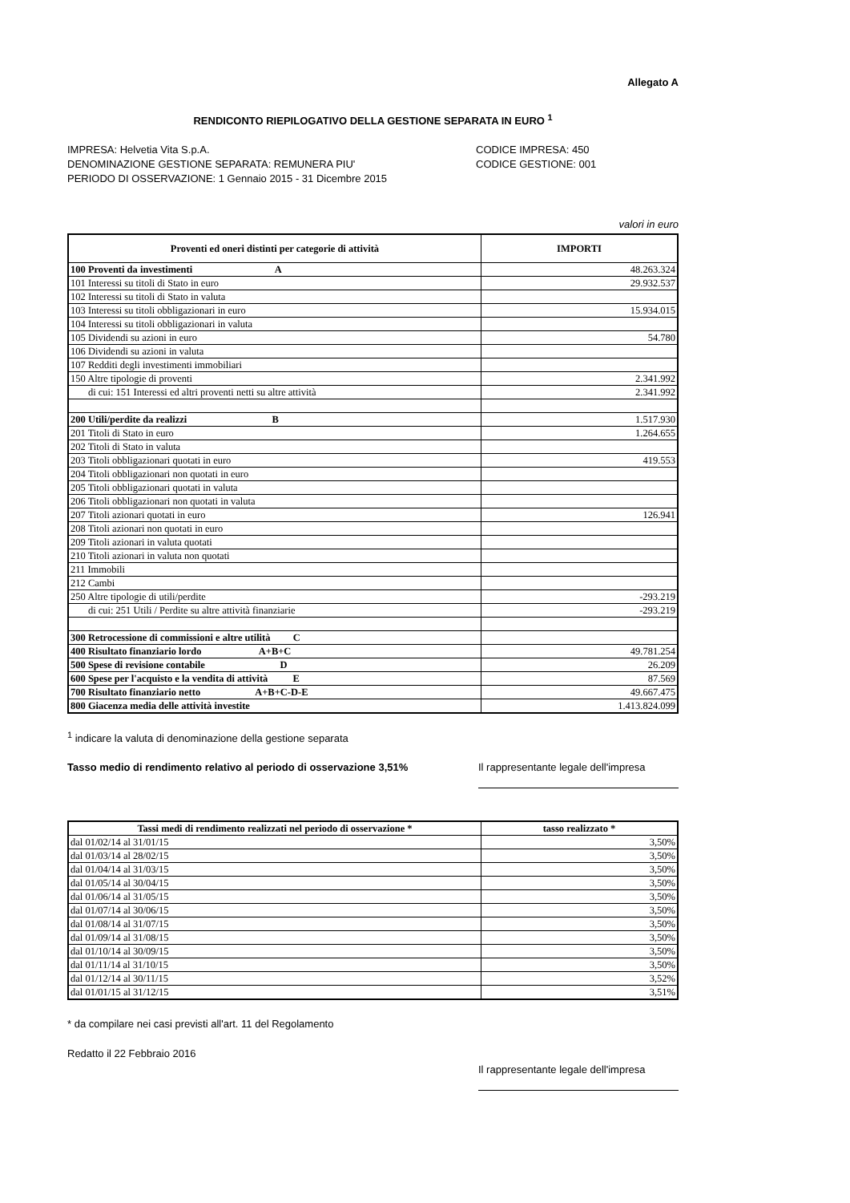Allegato A
RENDICONTO RIEPILOGATIVO DELLA GESTIONE SEPARATA IN EURO <sup>1</sup>
IMPRESA: Helvetia Vita S.p.A.
DENOMINAZIONE GESTIONE SEPARATA: REMUNERA PIU'
PERIODO DI OSSERVAZIONE: 1 Gennaio 2015 - 31 Dicembre 2015
CODICE IMPRESA: 450
CODICE GESTIONE: 001
valori in euro
| Proventi ed oneri distinti per categorie di attività | IMPORTI |
| --- | --- |
| 100 Proventi da investimenti A | 48.263.324 |
| 101 Interessi su titoli di Stato in euro | 29.932.537 |
| 102 Interessi su titoli di Stato in valuta | |
| 103 Interessi su titoli obbligazionari in euro | 15.934.015 |
| 104 Interessi su titoli obbligazionari in valuta | |
| 105 Dividendi su azioni in euro | 54.780 |
| 106 Dividendi su azioni in valuta | |
| 107 Redditi degli investimenti immobiliari | |
| 150 Altre tipologie di proventi | 2.341.992 |
| di cui: 151 Interessi ed altri proventi netti su altre attività | 2.341.992 |
| 200 Utili/perdite da realizzi B | 1.517.930 |
| 201 Titoli di Stato in euro | 1.264.655 |
| 202 Titoli di Stato in valuta | |
| 203 Titoli obbligazionari quotati in euro | 419.553 |
| 204 Titoli obbligazionari non quotati in euro | |
| 205 Titoli obbligazionari quotati in valuta | |
| 206 Titoli obbligazionari non quotati in valuta | |
| 207 Titoli azionari quotati in euro | 126.941 |
| 208 Titoli azionari non quotati in euro | |
| 209 Titoli azionari in valuta quotati | |
| 210 Titoli azionari in valuta non quotati | |
| 211 Immobili | |
| 212 Cambi | |
| 250 Altre tipologie di utili/perdite | -293.219 |
| di cui: 251 Utili / Perdite su altre attività finanziarie | -293.219 |
| 300 Retrocessione di commissioni e altre utilità C | |
| 400 Risultato finanziario lordo A+B+C | 49.781.254 |
| 500 Spese di revisione contabile D | 26.209 |
| 600 Spese per l'acquisto e la vendita di attività E | 87.569 |
| 700 Risultato finanziario netto A+B+C-D-E | 49.667.475 |
| 800 Giacenza media delle attività investite | 1.413.824.099 |
<sup>1</sup> indicare la valuta di denominazione della gestione separata
Tasso medio di rendimento relativo al periodo di osservazione 3,51% Il rappresentante legale dell'impresa
| Tassi medi di rendimento realizzati nel periodo di osservazione * | tasso realizzato * |
| --- | --- |
| dal 01/02/14 al 31/01/15 | 3,50% |
| dal 01/03/14 al 28/02/15 | 3,50% |
| dal 01/04/14 al 31/03/15 | 3,50% |
| dal 01/05/14 al 30/04/15 | 3,50% |
| dal 01/06/14 al 31/05/15 | 3,50% |
| dal 01/07/14 al 30/06/15 | 3,50% |
| dal 01/08/14 al 31/07/15 | 3,50% |
| dal 01/09/14 al 31/08/15 | 3,50% |
| dal 01/10/14 al 30/09/15 | 3,50% |
| dal 01/11/14 al 31/10/15 | 3,50% |
| dal 01/12/14 al 30/11/15 | 3,52% |
| dal 01/01/15 al 31/12/15 | 3,51% |
* da compilare nei casi previsti all'art. 11 del Regolamento
Redatto il 22 Febbraio 2016 Il rappresentante legale dell'impresa